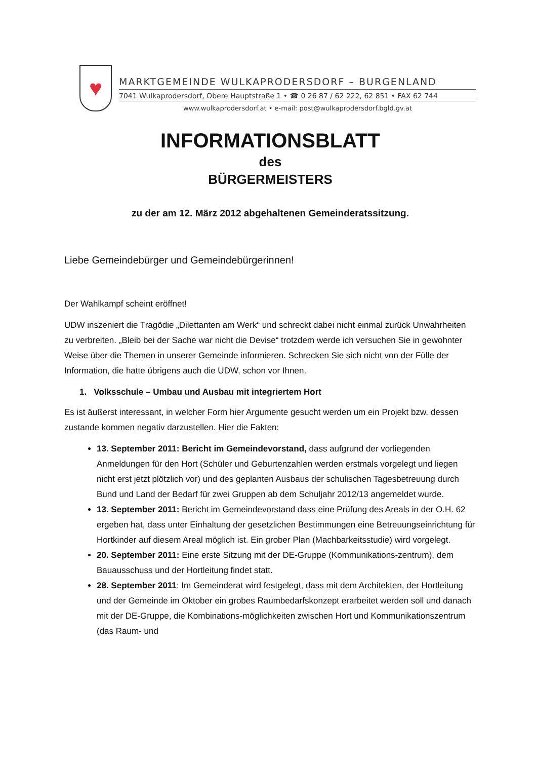♥
MARKTGEMEINDE WULKAPRODERSDORF – BURGENLAND
7041 Wulkaprodersdorf, Obere Hauptstraße 1 • ☎ 0 26 87 / 62 222, 62 851 • FAX 62 744
www.wulkaprodersdorf.at • e-mail: post@wulkaprodersdorf.bgld.gv.at
INFORMATIONSBLATT
des
BÜRGERMEISTERS
zu der am 12. März 2012 abgehaltenen Gemeinderatssitzung.
Liebe Gemeindebürger und Gemeindebürgerinnen!
Der Wahlkampf scheint eröffnet!
UDW inszeniert die Tragödie „Dilettanten am Werk“ und schreckt dabei nicht einmal zurück Unwahrheiten zu verbreiten. „Bleib bei der Sache war nicht die Devise“ trotzdem werde ich versuchen Sie in gewohnter Weise über die Themen in unserer Gemeinde informieren. Schrecken Sie sich nicht von der Fülle der Information, die hatte übrigens auch die UDW, schon vor Ihnen.
1. Volksschule – Umbau und Ausbau mit integriertem Hort
Es ist äußerst interessant, in welcher Form hier Argumente gesucht werden um ein Projekt bzw. dessen zustande kommen negativ darzustellen. Hier die Fakten:
13. September 2011: Bericht im Gemeindevorstand, dass aufgrund der vorliegenden Anmeldungen für den Hort (Schüler und Geburtenzahlen werden erstmals vorgelegt und liegen nicht erst jetzt plötzlich vor) und des geplanten Ausbaus der schulischen Tagesbetreuung durch Bund und Land der Bedarf für zwei Gruppen ab dem Schuljahr 2012/13 angemeldet wurde.
13. September 2011: Bericht im Gemeindevorstand dass eine Prüfung des Areals in der O.H. 62 ergeben hat, dass unter Einhaltung der gesetzlichen Bestimmungen eine Betreuungseinrichtung für Hortkinder auf diesem Areal möglich ist. Ein grober Plan (Machbarkeitsstudie) wird vorgelegt.
20. September 2011: Eine erste Sitzung mit der DE-Gruppe (Kommunikations-zentrum), dem Bauausschuss und der Hortleitung findet statt.
28. September 2011: Im Gemeinderat wird festgelegt, dass mit dem Architekten, der Hortleitung und der Gemeinde im Oktober ein grobes Raumbedarfskonzept erarbeitet werden soll und danach mit der DE-Gruppe, die Kombinations-möglichkeiten zwischen Hort und Kommunikationszentrum (das Raum- und